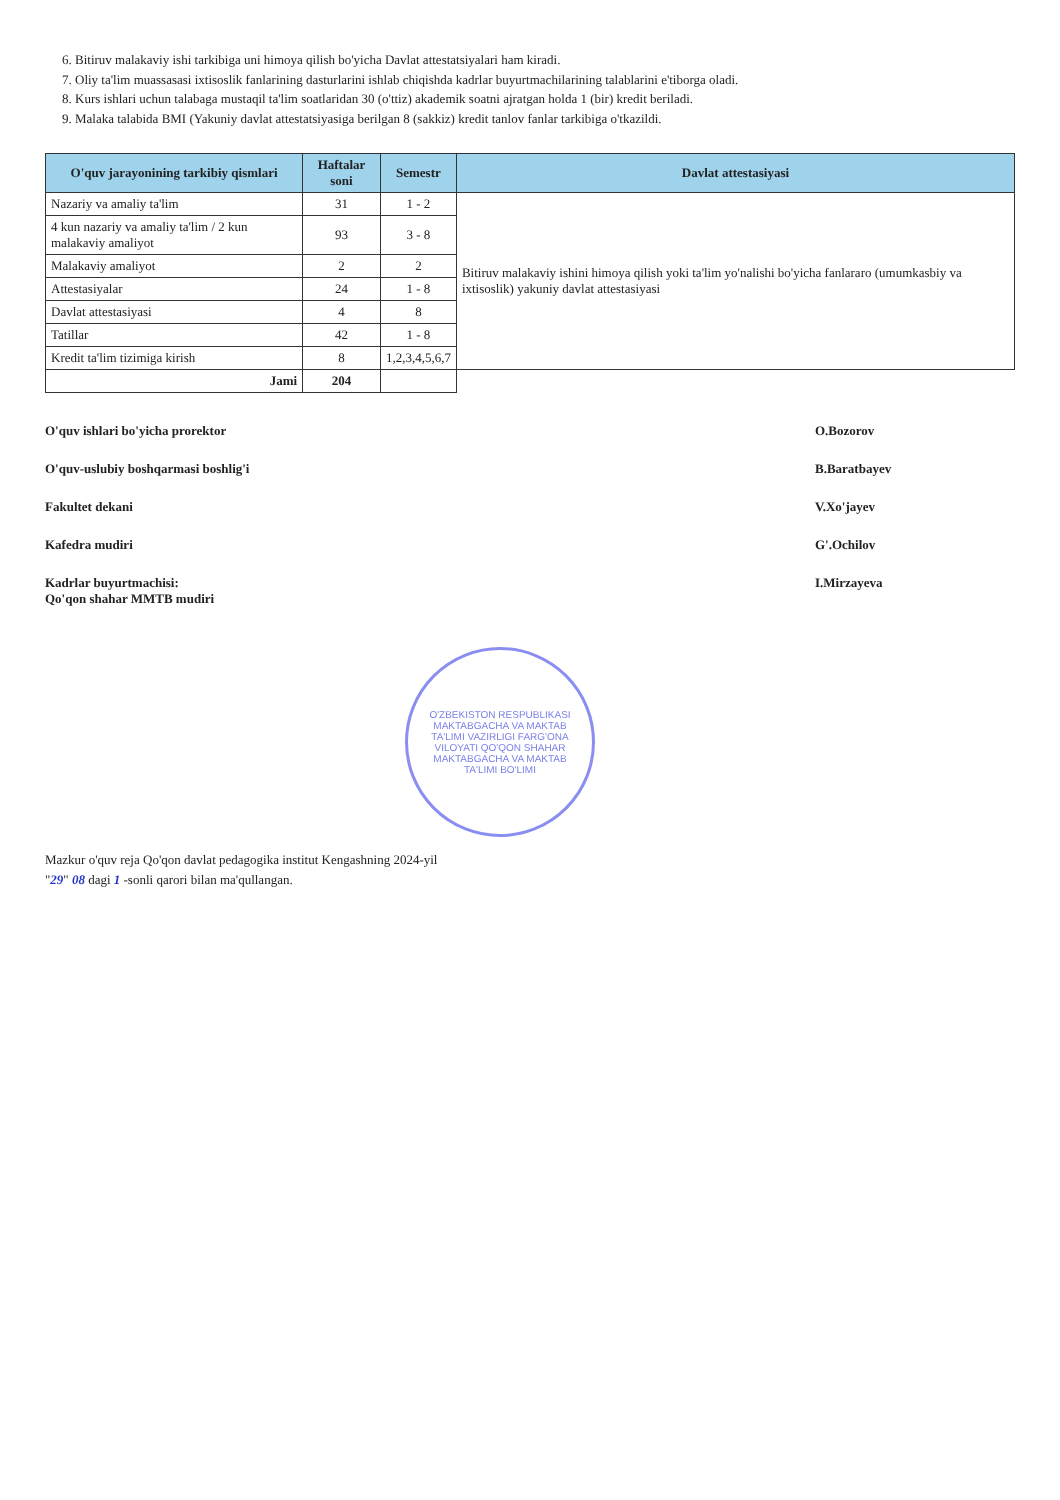6. Bitiruv malakaviy ishi tarkibiga uni himoya qilish bo'yicha Davlat attestatsiyalari ham kiradi.
7. Oliy ta'lim muassasasi ixtisoslik fanlarining dasturlarini ishlab chiqishda kadrlar buyurtmachilarining talablarini e'tiborga oladi.
8. Kurs ishlari uchun talabaga mustaqil ta'lim soatlaridan 30 (o'ttiz) akademik soatni ajratgan holda 1 (bir) kredit beriladi.
9. Malaka talabida BMI (Yakuniy davlat attestatsiyasiga berilgan 8 (sakkiz) kredit tanlov fanlar tarkibiga o'tkazildi.
| O'quv jarayonining tarkibiy qismlari | Haftalar soni | Semestr | Davlat attestasiyasi |
| --- | --- | --- | --- |
| Nazariy va amaliy ta'lim | 31 | 1 - 2 | Bitiruv malakaviy ishini himoya qilish yoki ta'lim yo'nalishi bo'yicha fanlararo (umumkasbiy va ixtisoslik) yakuniy davlat attestasiyasi |
| 4 kun nazariy va amaliy ta'lim / 2 kun malakaviy amaliyot | 93 | 3 - 8 | |
| Malakaviy amaliyot | 2 | 2 | |
| Attestasiyalar | 24 | 1 - 8 | |
| Davlat attestasiyasi | 4 | 8 | |
| Tatillar | 42 | 1 - 8 | |
| Kredit ta'lim tizimiga kirish | 8 | 1,2,3,4,5,6,7 | |
| Jami | 204 | | |
O'quv ishlari bo'yicha prorektor
O.Bozorov
O'quv-uslubiy boshqarmasi boshlig'i
B.Baratbayev
Fakultet dekani
V.Xo'jayev
Kafedra mudiri
G'.Ochilov
Kadrlar buyurtmachisi:
Qo'qon shahar MMTB mudiri
I.Mirzayeva
O'ZBEKISTON RESPUBLIKASI MAKTABGACHA VA MAKTAB TA'LIMI VAZIRLIGI FARG'ONA VILOYATI QO'QON SHAHAR MAKTABGACHA VA MAKTAB TA'LIMI BO'LIMI
Mazkur o'quv reja Qo'qon davlat pedagogika institut Kengashning 2024-yil
"29" 08 dagi 1 -sonli qarori bilan ma'qullangan.